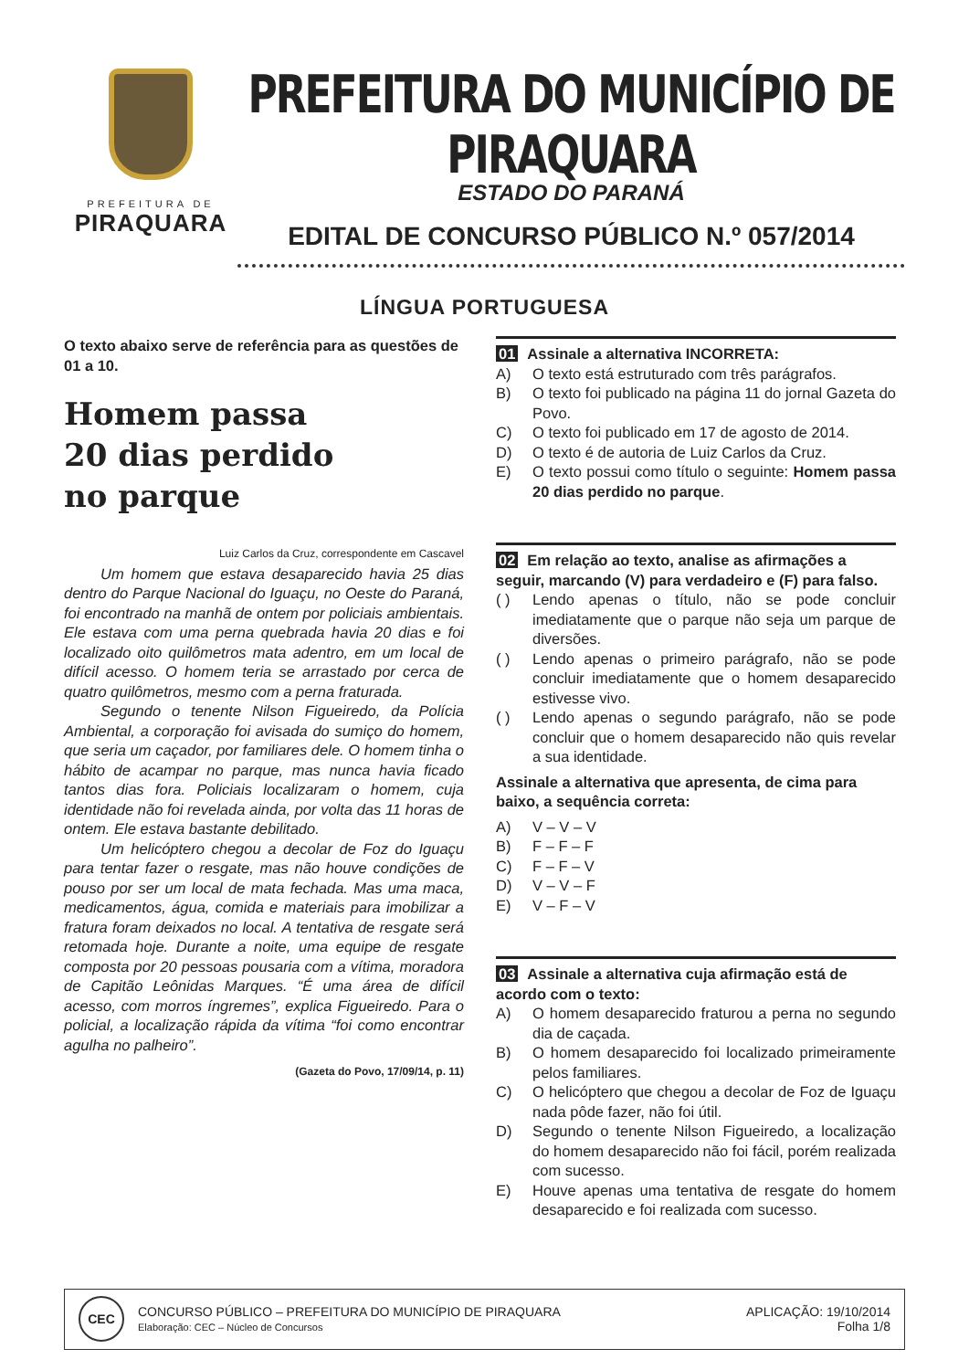PREFEITURA DE
PIRAQUARA
PREFEITURA DO MUNICÍPIO DE PIRAQUARA
ESTADO DO PARANÁ
EDITAL DE CONCURSO PÚBLICO N.º 057/2014
LÍNGUA PORTUGUESA
O texto abaixo serve de referência para as questões de 01 a 10.
Homem passa
20 dias perdido
no parque
Luiz Carlos da Cruz, correspondente em Cascavel
Um homem que estava desaparecido havia 25 dias dentro do Parque Nacional do Iguaçu, no Oeste do Paraná, foi encontrado na manhã de ontem por policiais ambientais. Ele estava com uma perna quebrada havia 20 dias e foi localizado oito quilômetros mata adentro, em um local de difícil acesso. O homem teria se arrastado por cerca de quatro quilômetros, mesmo com a perna fraturada.
Segundo o tenente Nilson Figueiredo, da Polícia Ambiental, a corporação foi avisada do sumiço do homem, que seria um caçador, por familiares dele. O homem tinha o hábito de acampar no parque, mas nunca havia ficado tantos dias fora. Policiais localizaram o homem, cuja identidade não foi revelada ainda, por volta das 11 horas de ontem. Ele estava bastante debilitado.
Um helicóptero chegou a decolar de Foz do Iguaçu para tentar fazer o resgate, mas não houve condições de pouso por ser um local de mata fechada. Mas uma maca, medicamentos, água, comida e materiais para imobilizar a fratura foram deixados no local. A tentativa de resgate será retomada hoje. Durante a noite, uma equipe de resgate composta por 20 pessoas pousaria com a vítima, moradora de Capitão Leônidas Marques. “É uma área de difícil acesso, com morros íngremes”, explica Figueiredo. Para o policial, a localização rápida da vítima “foi como encontrar agulha no palheiro”.
(Gazeta do Povo, 17/09/14, p. 11)
01 Assinale a alternativa INCORRETA:
A) O texto está estruturado com três parágrafos.
B) O texto foi publicado na página 11 do jornal Gazeta do Povo.
C) O texto foi publicado em 17 de agosto de 2014.
D) O texto é de autoria de Luiz Carlos da Cruz.
E) O texto possui como título o seguinte: Homem passa 20 dias perdido no parque.
02 Em relação ao texto, analise as afirmações a seguir, marcando (V) para verdadeiro e (F) para falso.
( ) Lendo apenas o título, não se pode concluir imediatamente que o parque não seja um parque de diversões.
( ) Lendo apenas o primeiro parágrafo, não se pode concluir imediatamente que o homem desaparecido estivesse vivo.
( ) Lendo apenas o segundo parágrafo, não se pode concluir que o homem desaparecido não quis revelar a sua identidade.
Assinale a alternativa que apresenta, de cima para baixo, a sequência correta:
A) V – V – V
B) F – F – F
C) F – F – V
D) V – V – F
E) V – F – V
03 Assinale a alternativa cuja afirmação está de acordo com o texto:
A) O homem desaparecido fraturou a perna no segundo dia de caçada.
B) O homem desaparecido foi localizado primeiramente pelos familiares.
C) O helicóptero que chegou a decolar de Foz de Iguaçu nada pôde fazer, não foi útil.
D) Segundo o tenente Nilson Figueiredo, a localização do homem desaparecido não foi fácil, porém realizada com sucesso.
E) Houve apenas uma tentativa de resgate do homem desaparecido e foi realizada com sucesso.
CEC
CONCURSO PÚBLICO – PREFEITURA DO MUNICÍPIO DE PIRAQUARA
Elaboração: CEC – Núcleo de Concursos
APLICAÇÃO: 19/10/2014
Folha 1/8